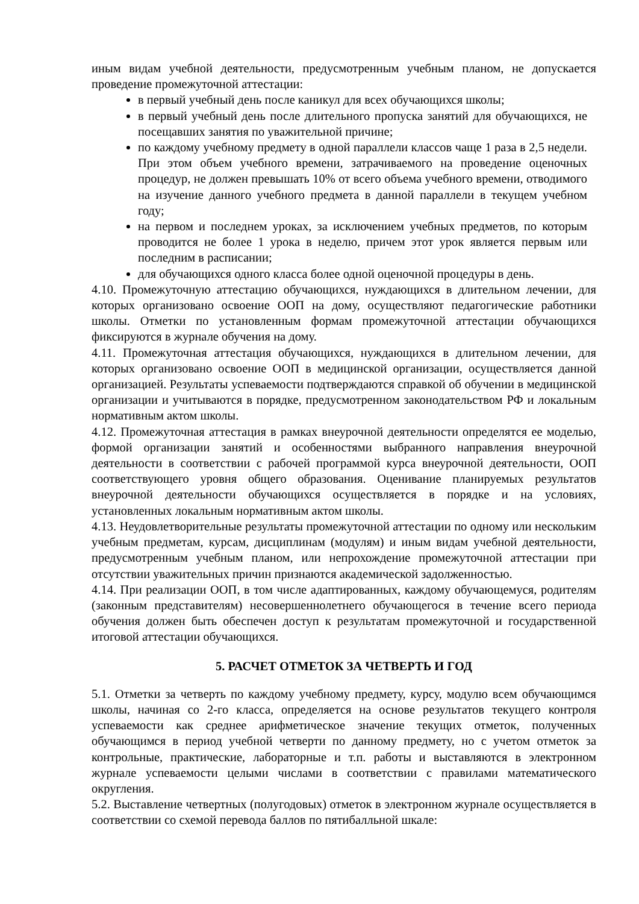иным видам учебной деятельности, предусмотренным учебным планом, не допускается проведение промежуточной аттестации:
в первый учебный день после каникул для всех обучающихся школы;
в первый учебный день после длительного пропуска занятий для обучающихся, не посещавших занятия по уважительной причине;
по каждому учебному предмету в одной параллели классов чаще 1 раза в 2,5 недели. При этом объем учебного времени, затрачиваемого на проведение оценочных процедур, не должен превышать 10% от всего объема учебного времени, отводимого на изучение данного учебного предмета в данной параллели в текущем учебном году;
на первом и последнем уроках, за исключением учебных предметов, по которым проводится не более 1 урока в неделю, причем этот урок является первым или последним в расписании;
для обучающихся одного класса более одной оценочной процедуры в день.
4.10. Промежуточную аттестацию обучающихся, нуждающихся в длительном лечении, для которых организовано освоение ООП на дому, осуществляют педагогические работники школы. Отметки по установленным формам промежуточной аттестации обучающихся фиксируются в журнале обучения на дому.
4.11. Промежуточная аттестация обучающихся, нуждающихся в длительном лечении, для которых организовано освоение ООП в медицинской организации, осуществляется данной организацией. Результаты успеваемости подтверждаются справкой об обучении в медицинской организации и учитываются в порядке, предусмотренном законодательством РФ и локальным нормативным актом школы.
4.12. Промежуточная аттестация в рамках внеурочной деятельности определятся ее моделью, формой организации занятий и особенностями выбранного направления внеурочной деятельности в соответствии с рабочей программой курса внеурочной деятельности, ООП соответствующего уровня общего образования. Оценивание планируемых результатов внеурочной деятельности обучающихся осуществляется в порядке и на условиях, установленных локальным нормативным актом школы.
4.13. Неудовлетворительные результаты промежуточной аттестации по одному или нескольким учебным предметам, курсам, дисциплинам (модулям) и иным видам учебной деятельности, предусмотренным учебным планом, или непрохождение промежуточной аттестации при отсутствии уважительных причин признаются академической задолженностью.
4.14. При реализации ООП, в том числе адаптированных, каждому обучающемуся, родителям (законным представителям) несовершеннолетнего обучающегося в течение всего периода обучения должен быть обеспечен доступ к результатам промежуточной и государственной итоговой аттестации обучающихся.
5. РАСЧЕТ ОТМЕТОК ЗА ЧЕТВЕРТЬ И ГОД
5.1. Отметки за четверть по каждому учебному предмету, курсу, модулю всем обучающимся школы, начиная со 2-го класса, определяется на основе результатов текущего контроля успеваемости как среднее арифметическое значение текущих отметок, полученных обучающимся в период учебной четверти по данному предмету, но с учетом отметок за контрольные, практические, лабораторные и т.п. работы и выставляются в электронном журнале успеваемости целыми числами в соответствии с правилами математического округления.
5.2. Выставление четвертных (полугодовых) отметок в электронном журнале осуществляется в соответствии со схемой перевода баллов по пятибалльной шкале: